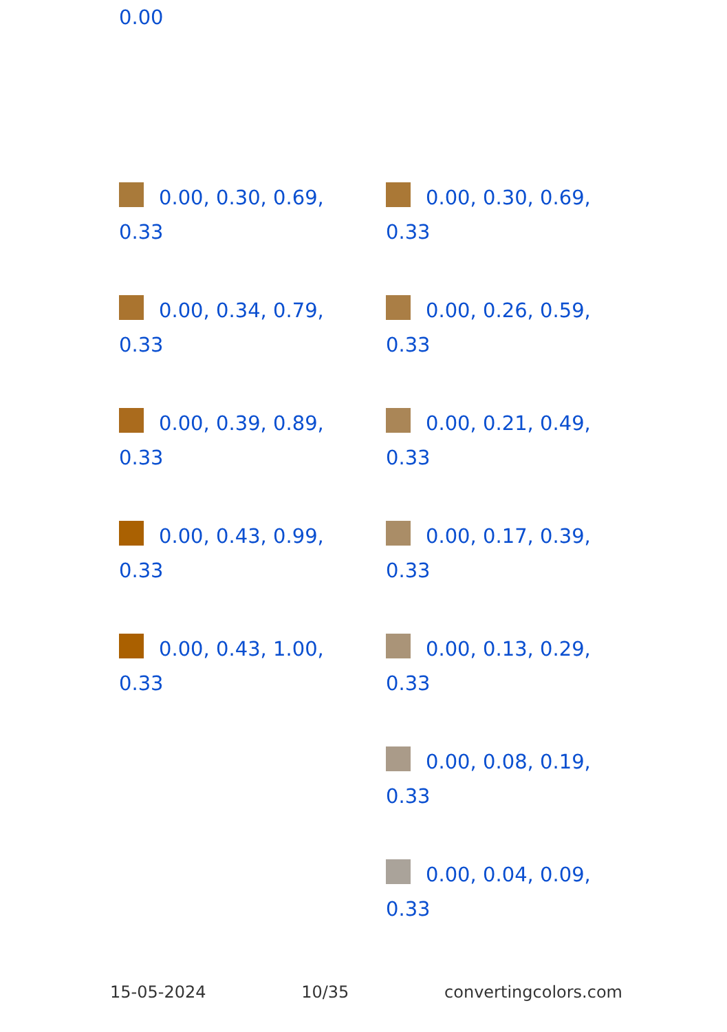0.00
0.00, 0.30, 0.69, 0.33
0.00, 0.34, 0.79, 0.33
0.00, 0.39, 0.89, 0.33
0.00, 0.43, 0.99, 0.33
0.00, 0.43, 1.00, 0.33
0.00, 0.30, 0.69, 0.33
0.00, 0.26, 0.59, 0.33
0.00, 0.21, 0.49, 0.33
0.00, 0.17, 0.39, 0.33
0.00, 0.13, 0.29, 0.33
0.00, 0.08, 0.19, 0.33
0.00, 0.04, 0.09, 0.33
15-05-2024 10/35 convertingcolors.com